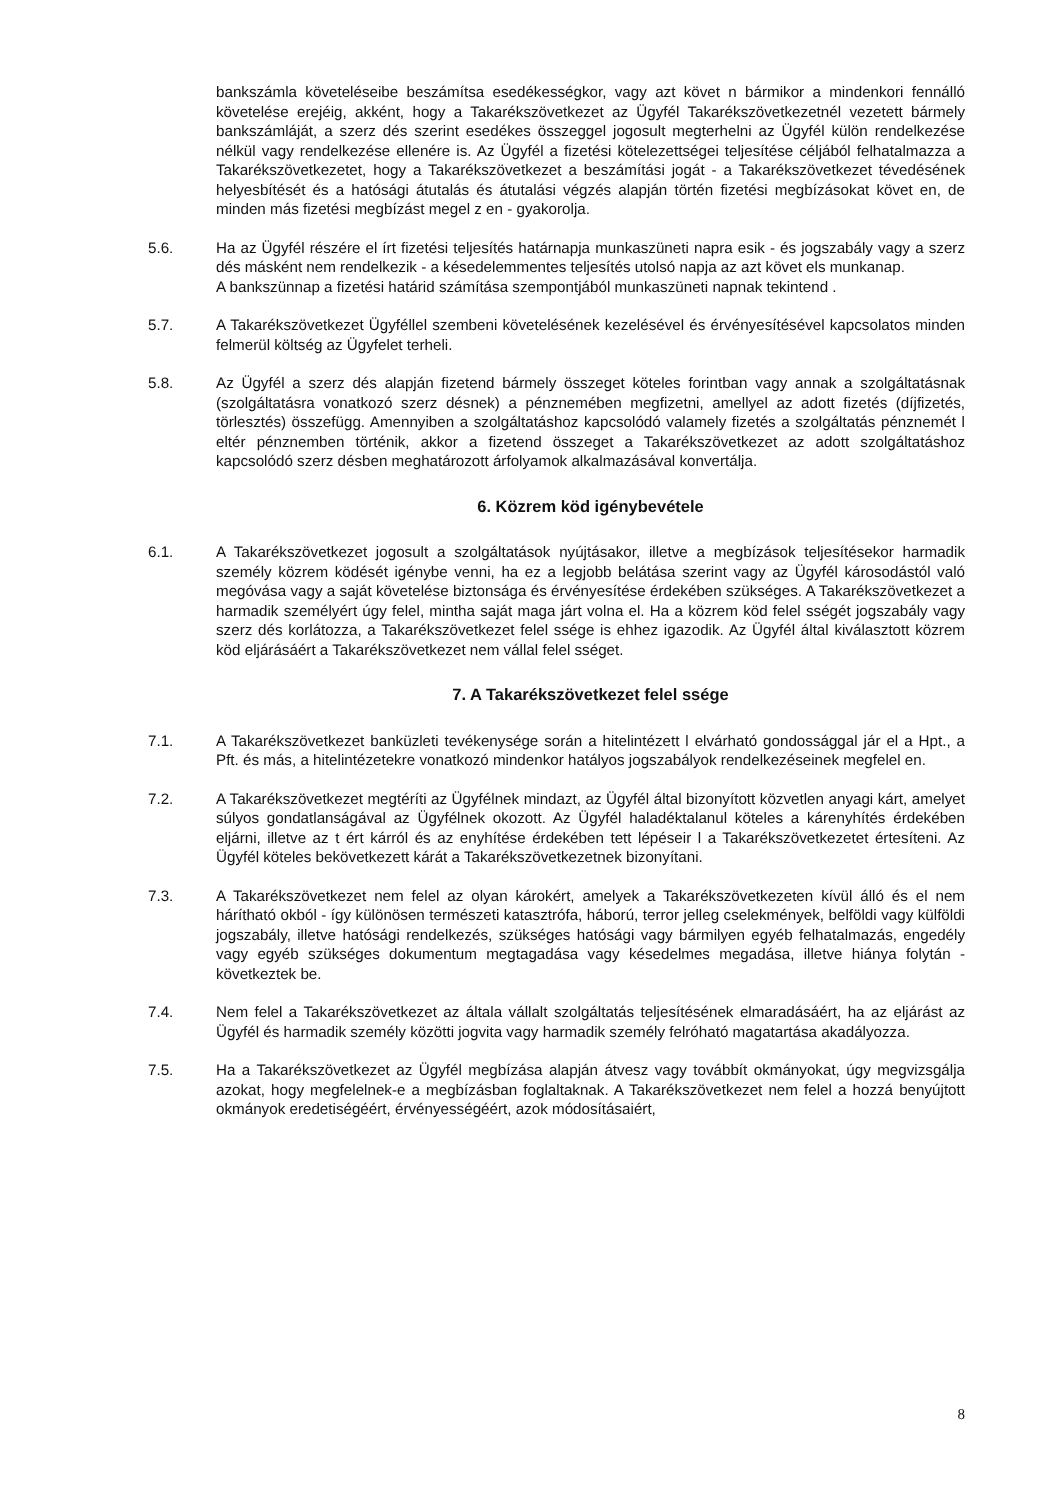bankszámla követeléseibe beszámítsa esedékességkor, vagy azt követ n bármikor a mindenkori fennálló követelése erejéig, akként, hogy a Takarékszövetkezet az Ügyfél Takarékszövetkezetnél vezetett bármely bankszámláját, a szerz dés szerint esedékes összeggel jogosult megterhelni az Ügyfél külön rendelkezése nélkül vagy rendelkezése ellenére is. Az Ügyfél a fizetési kötelezettségei teljesítése céljából felhatalmazza a Takarékszövetkezetet, hogy a Takarékszövetkezet a beszámítási jogát - a Takarékszövetkezet tévedésének helyesbítését és a hatósági átutalás és átutalási végzés alapján történ fizetési megbízásokat követ en, de minden más fizetési megbízást megel z en - gyakorolja.
5.6. Ha az Ügyfél részére el írt fizetési teljesítés határnapja munkaszüneti napra esik - és jogszabály vagy a szerz dés másként nem rendelkezik - a késedelemmentes teljesítés utolsó napja az azt követ els munkanap.
A bankszünnap a fizetési határid számítása szempontjából munkaszüneti napnak tekintend .
5.7. A Takarékszövetkezet Ügyféllel szembeni követelésének kezelésével és érvényesítésével kapcsolatos minden felmerül költség az Ügyfelet terheli.
5.8. Az Ügyfél a szerz dés alapján fizetend bármely összeget köteles forintban vagy annak a szolgáltatásnak (szolgáltatásra vonatkozó szerz désnek) a pénznemében megfizetni, amellyel az adott fizetés (díjfizetés, törlesztés) összefügg. Amennyiben a szolgáltatáshoz kapcsolódó valamely fizetés a szolgáltatás pénznemét l eltér pénznemben történik, akkor a fizetend összeget a Takarékszövetkezet az adott szolgáltatáshoz kapcsolódó szerz désben meghatározott árfolyamok alkalmazásával konvertálja.
6. Közrem köd igénybevétele
6.1. A Takarékszövetkezet jogosult a szolgáltatások nyújtásakor, illetve a megbízások teljesítésekor harmadik személy közrem ködését igénybe venni, ha ez a legjobb belátása szerint vagy az Ügyfél károsodástól való megóvása vagy a saját követelése biztonsága és érvényesítése érdekében szükséges. A Takarékszövetkezet a harmadik személyért úgy felel, mintha saját maga járt volna el. Ha a közrem köd felel sségét jogszabály vagy szerz dés korlátozza, a Takarékszövetkezet felel ssége is ehhez igazodik. Az Ügyfél által kiválasztott közrem köd eljárásáért a Takarékszövetkezet nem vállal felel sséget.
7. A Takarékszövetkezet felel ssége
7.1. A Takarékszövetkezet banküzleti tevékenysége során a hitelintézett l elvárható gondossággal jár el a Hpt., a Pft. és más, a hitelintézetekre vonatkozó mindenkor hatályos jogszabályok rendelkezéseinek megfelel en.
7.2. A Takarékszövetkezet megtéríti az Ügyfélnek mindazt, az Ügyfél által bizonyított közvetlen anyagi kárt, amelyet súlyos gondatlanságával az Ügyfélnek okozott. Az Ügyfél haladéktalanul köteles a kárenyhítés érdekében eljárni, illetve az t ért kárról és az enyhítése érdekében tett lépéseir l a Takarékszövetkezetet értesíteni. Az Ügyfél köteles bekövetkezett kárát a Takarékszövetkezetnek bizonyítani.
7.3. A Takarékszövetkezet nem felel az olyan károkért, amelyek a Takarékszövetkezeten kívül álló és el nem hárítható okból - így különösen természeti katasztrófa, háború, terror jelleg cselekmények, belföldi vagy külföldi jogszabály, illetve hatósági rendelkezés, szükséges hatósági vagy bármilyen egyéb felhatalmazás, engedély vagy egyéb szükséges dokumentum megtagadása vagy késedelmes megadása, illetve hiánya folytán - következtek be.
7.4. Nem felel a Takarékszövetkezet az általa vállalt szolgáltatás teljesítésének elmaradásáért, ha az eljárást az Ügyfél és harmadik személy közötti jogvita vagy harmadik személy felróható magatartása akadályozza.
7.5. Ha a Takarékszövetkezet az Ügyfél megbízása alapján átvesz vagy továbbít okmányokat, úgy megvizsgálja azokat, hogy megfelelnek-e a megbízásban foglaltaknak. A Takarékszövetkezet nem felel a hozzá benyújtott okmányok eredetiségéért, érvényességéért, azok módosításaiért,
8